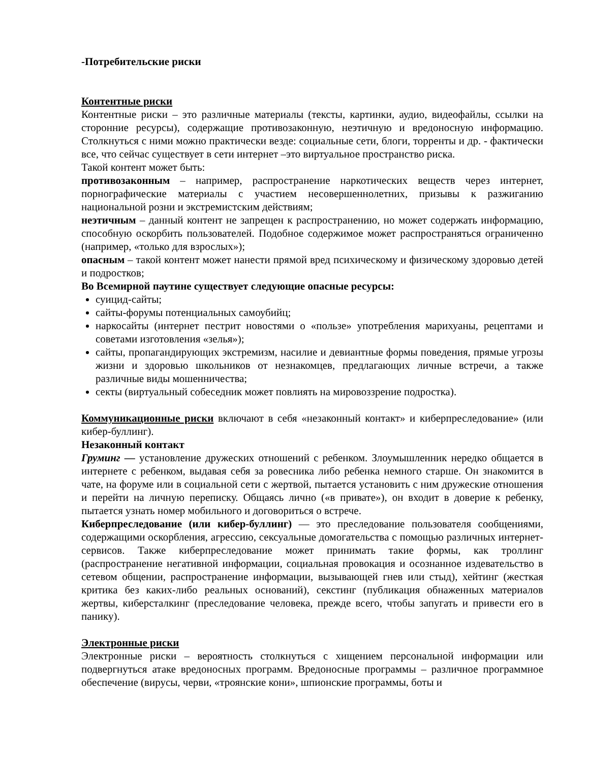-Потребительские риски
Контентные риски
Контентные риски – это различные материалы (тексты, картинки, аудио, видеофайлы, ссылки на сторонние ресурсы), содержащие противозаконную, неэтичную и вредоносную информацию. Столкнуться с ними можно практически везде: социальные сети, блоги, торренты и др. - фактически все, что сейчас существует в сети интернет –это виртуальное пространство риска.
Такой контент может быть:
противозаконным – например, распространение наркотических веществ через интернет, порнографические материалы с участием несовершеннолетних, призывы к разжиганию национальной розни и экстремистским действиям;
неэтичным – данный контент не запрещен к распространению, но может содержать информацию, способную оскорбить пользователей. Подобное содержимое может распространяться ограниченно (например, «только для взрослых»);
опасным – такой контент может нанести прямой вред психическому и физическому здоровью детей и подростков;
Во Всемирной паутине существует следующие опасные ресурсы:
суицид-сайты;
сайты-форумы потенциальных самоубийц;
наркосайты (интернет пестрит новостями о «пользе» употребления марихуаны, рецептами и советами изготовления «зелья»);
сайты, пропагандирующих экстремизм, насилие и девиантные формы поведения, прямые угрозы жизни и здоровью школьников от незнакомцев, предлагающих личные встречи, а также различные виды мошенничества;
секты (виртуальный собеседник может повлиять на мировоззрение подростка).
Коммуникационные риски включают в себя «незаконный контакт» и киберпреследование» (или кибер-буллинг).
Незаконный контакт
Груминг — установление дружеских отношений с ребенком. Злоумышленник нередко общается в интернете с ребенком, выдавая себя за ровесника либо ребенка немного старше. Он знакомится в чате, на форуме или в социальной сети с жертвой, пытается установить с ним дружеские отношения и перейти на личную переписку. Общаясь лично («в привате»), он входит в доверие к ребенку, пытается узнать номер мобильного и договориться о встрече.
Киберпреследование (или кибер-буллинг) — это преследование пользователя сообщениями, содержащими оскорбления, агрессию, сексуальные домогательства с помощью различных интернет-сервисов. Также киберпреследование может принимать такие формы, как троллинг (распространение негативной информации, социальная провокация и осознанное издевательство в сетевом общении, распространение информации, вызывающей гнев или стыд), хейтинг (жесткая критика без каких-либо реальных оснований), секстинг (публикация обнаженных материалов жертвы, киберсталкинг (преследование человека, прежде всего, чтобы запугать и привести его в панику).
Электронные риски
Электронные риски – вероятность столкнуться с хищением персональной информации или подвергнуться атаке вредоносных программ. Вредоносные программы – различное программное обеспечение (вирусы, черви, «троянские кони», шпионские программы, боты и